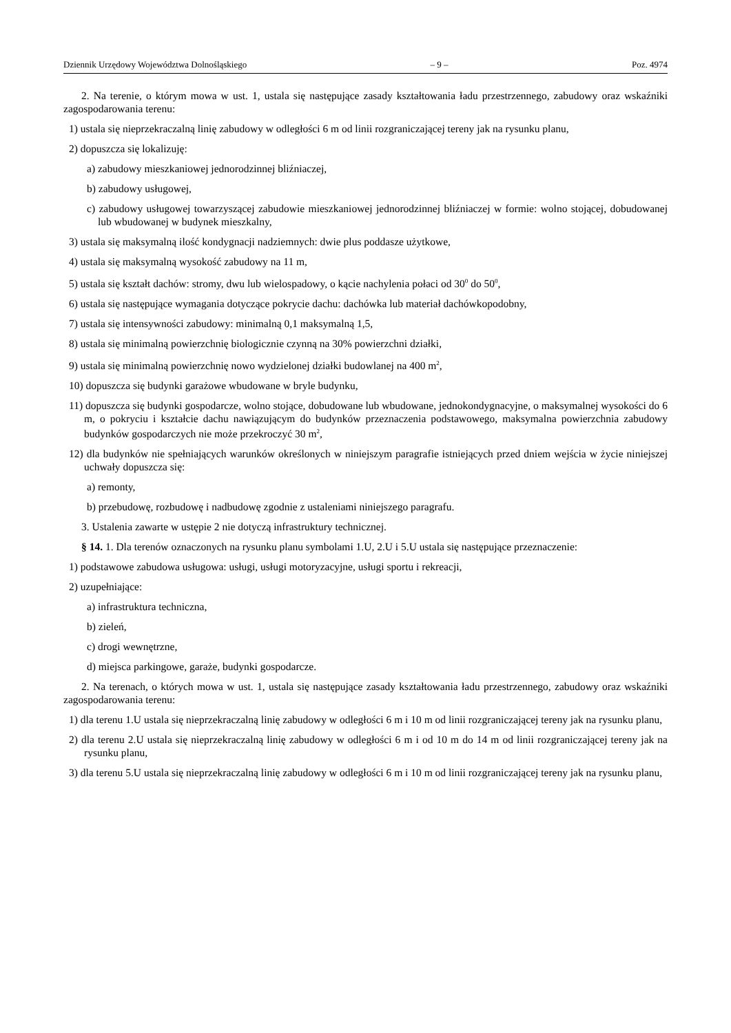Dziennik Urzędowy Województwa Dolnośląskiego – 9 – Poz. 4974
2. Na terenie, o którym mowa w ust. 1, ustala się następujące zasady kształtowania ładu przestrzennego, zabudowy oraz wskaźniki zagospodarowania terenu:
1) ustala się nieprzekraczalną linię zabudowy w odległości 6 m od linii rozgraniczającej tereny jak na rysunku planu,
2) dopuszcza się lokalizuję:
a) zabudowy mieszkaniowej jednorodzinnej bliźniaczej,
b) zabudowy usługowej,
c) zabudowy usługowej towarzyszącej zabudowie mieszkaniowej jednorodzinnej bliźniaczej w formie: wolno stojącej, dobudowanej lub wbudowanej w budynek mieszkalny,
3) ustala się maksymalną ilość kondygnacji nadziemnych: dwie plus poddasze użytkowe,
4) ustala się maksymalną wysokość zabudowy na 11 m,
5) ustala się kształt dachów: stromy, dwu lub wielospadowy, o kącie nachylenia połaci od 30<sup>0</sup> do 50<sup>0</sup>,
6) ustala się następujące wymagania dotyczące pokrycie dachu: dachówka lub materiał dachówkopodobny,
7) ustala się intensywności zabudowy: minimalną 0,1 maksymalną 1,5,
8) ustala się minimalną powierzchnię biologicznie czynną na 30% powierzchni działki,
9) ustala się minimalną powierzchnię nowo wydzielonej działki budowlanej na 400 m<sup>2</sup>,
10) dopuszcza się budynki garażowe wbudowane w bryle budynku,
11) dopuszcza się budynki gospodarcze, wolno stojące, dobudowane lub wbudowane, jednokondygnacyjne, o maksymalnej wysokości do 6 m, o pokryciu i kształcie dachu nawiązującym do budynków przeznaczenia podstawowego, maksymalna powierzchnia zabudowy budynków gospodarczych nie może przekroczyć 30 m<sup>2</sup>,
12) dla budynków nie spełniających warunków określonych w niniejszym paragrafie istniejących przed dniem wejścia w życie niniejszej uchwały dopuszcza się:
a) remonty,
b) przebudowę, rozbudowę i nadbudowę zgodnie z ustaleniami niniejszego paragrafu.
3. Ustalenia zawarte w ustępie 2 nie dotyczą infrastruktury technicznej.
§ 14. 1. Dla terenów oznaczonych na rysunku planu symbolami 1.U, 2.U i 5.U ustala się następujące przeznaczenie:
1) podstawowe zabudowa usługowa: usługi, usługi motoryzacyjne, usługi sportu i rekreacji,
2) uzupełniające:
a) infrastruktura techniczna,
b) zieleń,
c) drogi wewnętrzne,
d) miejsca parkingowe, garaże, budynki gospodarcze.
2. Na terenach, o których mowa w ust. 1, ustala się następujące zasady kształtowania ładu przestrzennego, zabudowy oraz wskaźniki zagospodarowania terenu:
1) dla terenu 1.U ustala się nieprzekraczalną linię zabudowy w odległości 6 m i 10 m od linii rozgraniczającej tereny jak na rysunku planu,
2) dla terenu 2.U ustala się nieprzekraczalną linię zabudowy w odległości 6 m i od 10 m do 14 m od linii rozgraniczającej tereny jak na rysunku planu,
3) dla terenu 5.U ustala się nieprzekraczalną linię zabudowy w odległości 6 m i 10 m od linii rozgraniczającej tereny jak na rysunku planu,